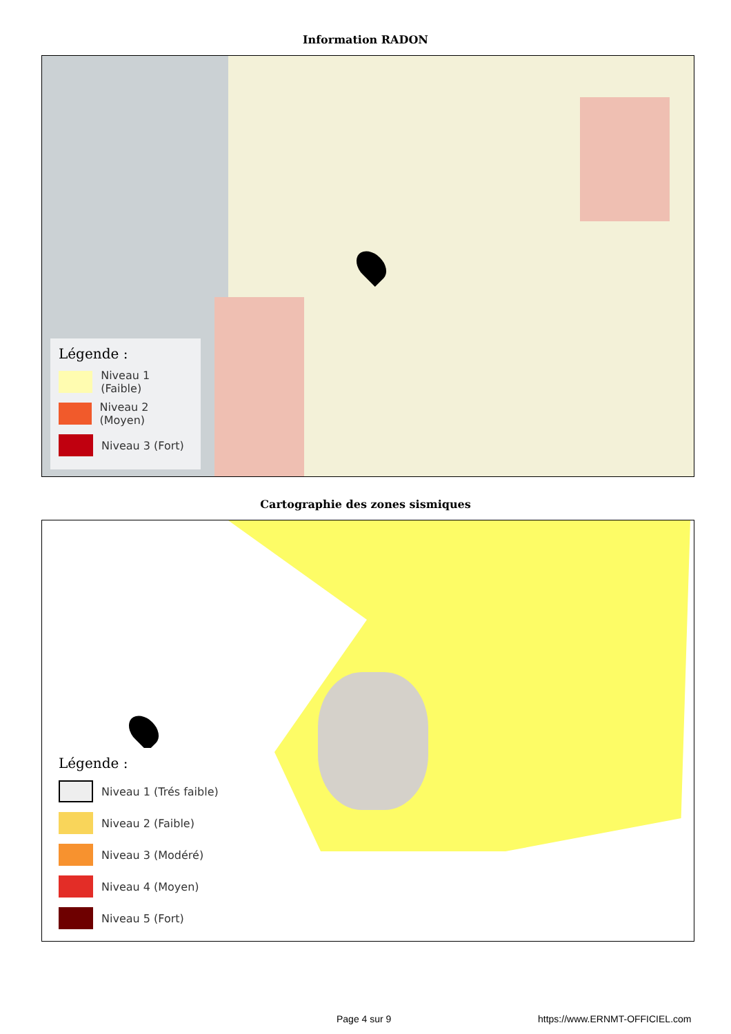Information RADON
Légende :
Niveau 1 (Faible)
Niveau 2 (Moyen)
Niveau 3 (Fort)
Cartographie des zones sismiques
Légende :
Niveau 1 (Trés faible)
Niveau 2 (Faible)
Niveau 3 (Modéré)
Niveau 4 (Moyen)
Niveau 5 (Fort)
Page 4 sur 9 https://www.ERNMT-OFFICIEL.com